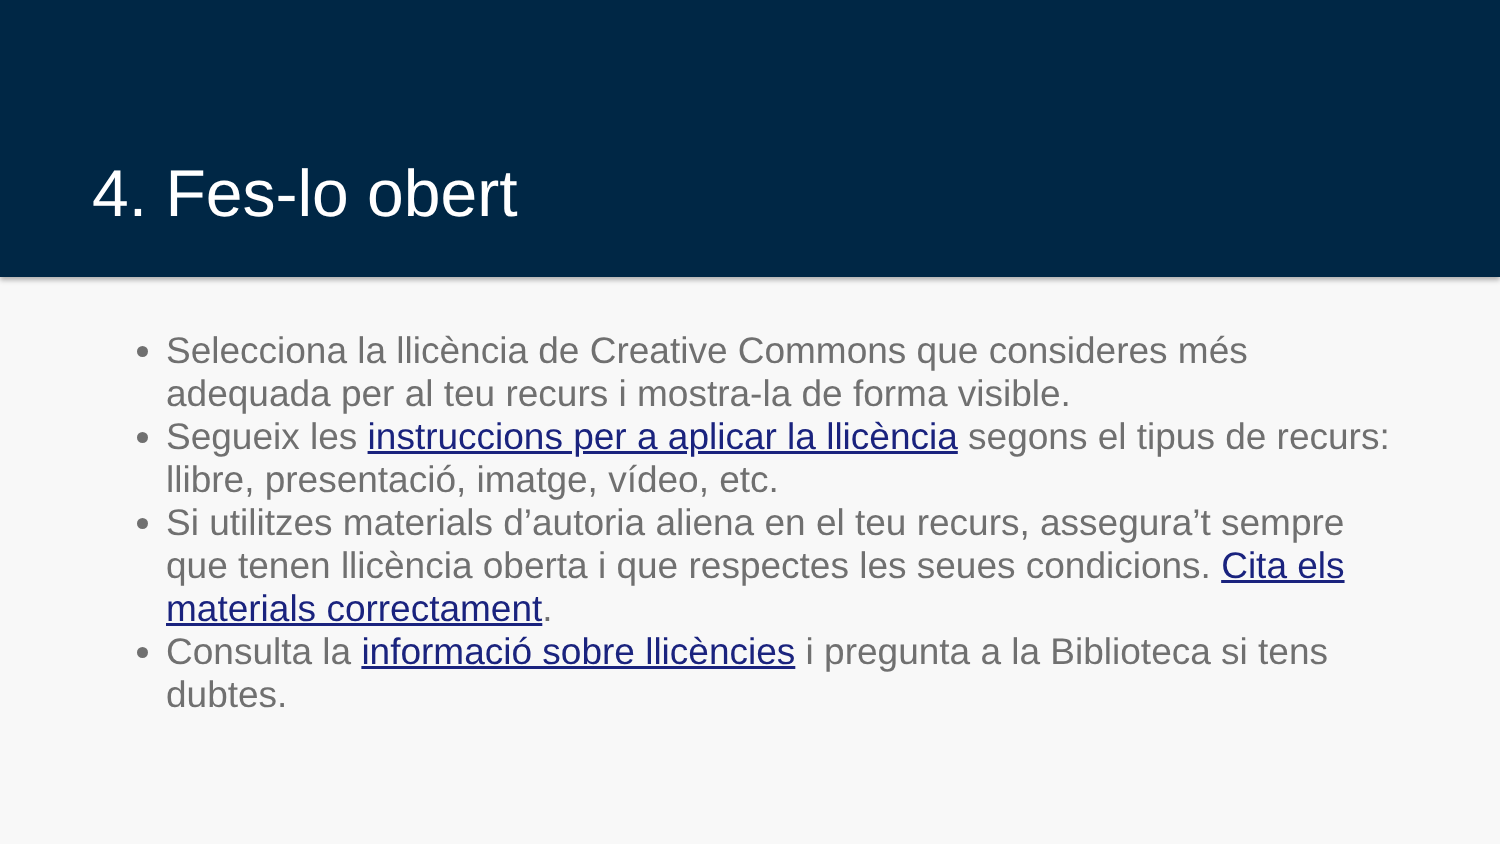4. Fes-lo obert
Selecciona la llicència de Creative Commons que consideres més adequada per al teu recurs i mostra-la de forma visible.
Segueix les instruccions per a aplicar la llicència segons el tipus de recurs: llibre, presentació, imatge, vídeo, etc.
Si utilitzes materials d’autoria aliena en el teu recurs, assegura’t sempre que tenen llicència oberta i que respectes les seues condicions. Cita els materials correctament.
Consulta la informació sobre llicències i pregunta a la Biblioteca si tens dubtes.